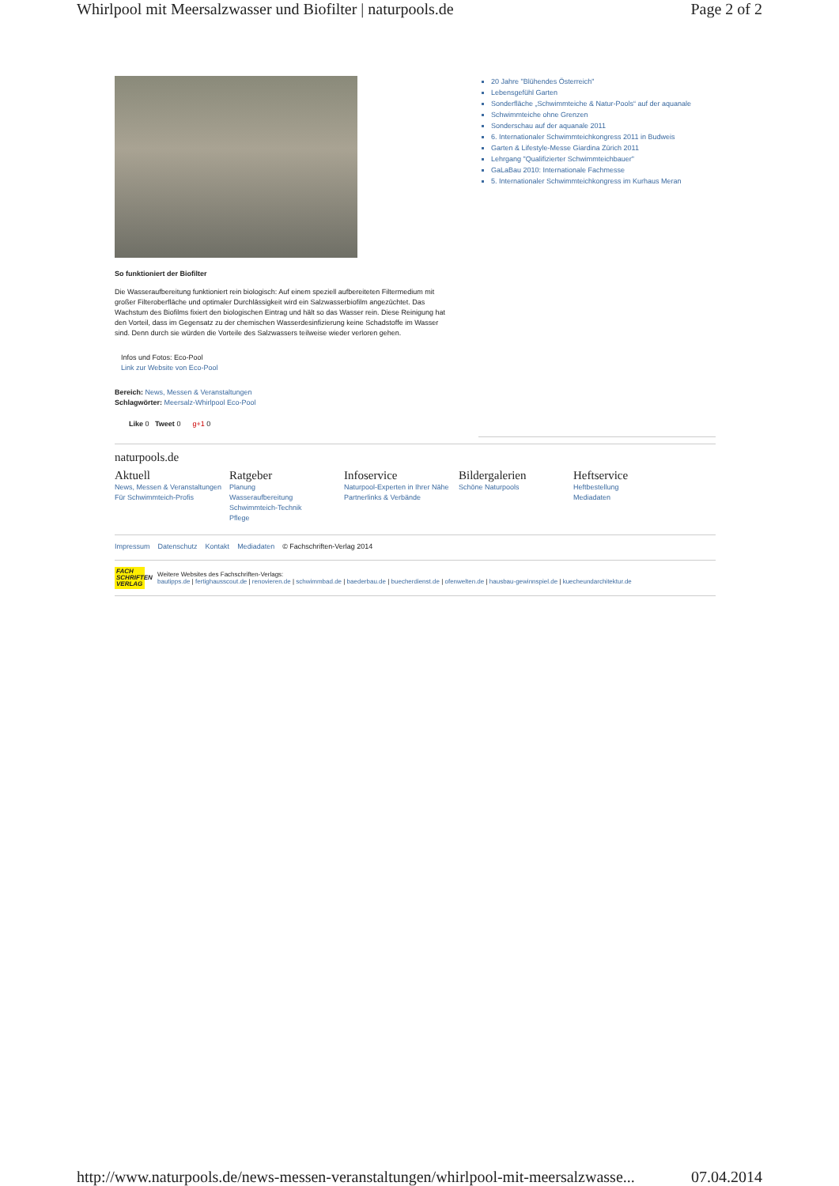Whirlpool mit Meersalzwasser und Biofilter | naturpools.de Page 2 of 2
So funktioniert der Biofilter
Die Wasseraufbereitung funktioniert rein biologisch: Auf einem speziell aufbereiteten Filtermedium mit großer Filteroberfläche und optimaler Durchlässigkeit wird ein Salzwasserbiofilm angezüchtet. Das Wachstum des Biofilms fixiert den biologischen Eintrag und hält so das Wasser rein. Diese Reinigung hat den Vorteil, dass im Gegensatz zu der chemischen Wasserdesinfizierung keine Schadstoffe im Wasser sind. Denn durch sie würden die Vorteile des Salzwassers teilweise wieder verloren gehen.
Infos und Fotos: Eco-Pool
Link zur Website von Eco-Pool
Bereich: News, Messen & Veranstaltungen
Schlagwörter: Meersalz-Whirlpool Eco-Pool
Like 0 Tweet 0 g+1 0
20 Jahre "Blühendes Österreich"
Lebensgefühl Garten
Sonderfläche „Schwimmteiche & Natur-Pools“ auf der aquanale
Schwimmteiche ohne Grenzen
Sonderschau auf der aquanale 2011
6. Internationaler Schwimmteichkongress 2011 in Budweis
Garten & Lifestyle-Messe Giardina Zürich 2011
Lehrgang "Qualifizierter Schwimmteichbauer"
GaLaBau 2010: Internationale Fachmesse
5. Internationaler Schwimmteichkongress im Kurhaus Meran
naturpools.de
Aktuell
News, Messen & Veranstaltungen
Für Schwimmteich-Profis
Ratgeber
Planung
Wasseraufbereitung
Schwimmteich-Technik
Pflege
Infoservice
Naturpool-Experten in Ihrer Nähe
Partnerlinks & Verbände
Bildergalerien
Schöne Naturpools
Heftservice
Heftbestellung
Mediadaten
Impressum Datenschutz Kontakt Mediadaten © Fachschriften-Verlag 2014
FACH SCHRIFTEN VERLAG
Weitere Websites des Fachschriften-Verlags:
bautipps.de | fertighausscout.de | renovieren.de | schwimmbad.de | baederbau.de | buecherdienst.de | ofenwelten.de | hausbau-gewinnspiel.de | kuecheundarchitektur.de
http://www.naturpools.de/news-messen-veranstaltungen/whirlpool-mit-meersalzwasse... 07.04.2014